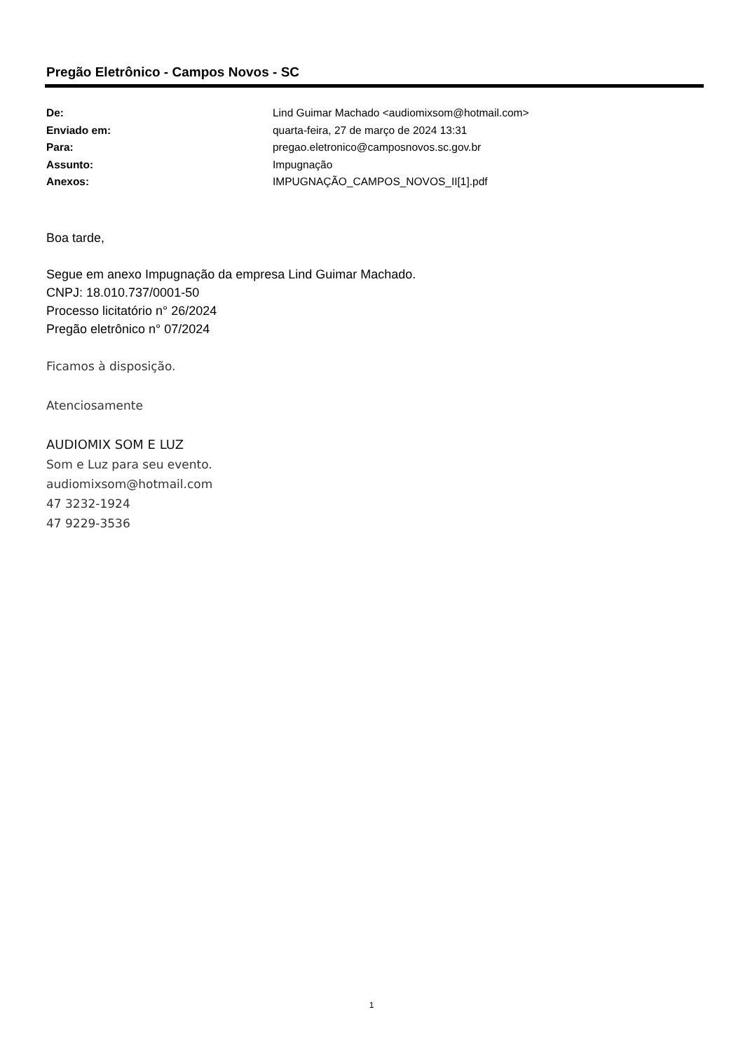Pregão Eletrônico - Campos Novos - SC
| De: | Lind Guimar Machado <audiomixsom@hotmail.com> |
| Enviado em: | quarta-feira, 27 de março de 2024 13:31 |
| Para: | pregao.eletronico@camposnovos.sc.gov.br |
| Assunto: | Impugnação |
| Anexos: | IMPUGNAÇÃO_CAMPOS_NOVOS_II[1].pdf |
Boa tarde,
Segue em anexo Impugnação da empresa Lind Guimar Machado.
CNPJ: 18.010.737/0001-50
Processo licitatório n° 26/2024
Pregão eletrônico n° 07/2024
Ficamos à disposição.
Atenciosamente
AUDIOMIX SOM E LUZ
Som e Luz para seu evento.
audiomixsom@hotmail.com
47 3232-1924
47 9229-3536
1